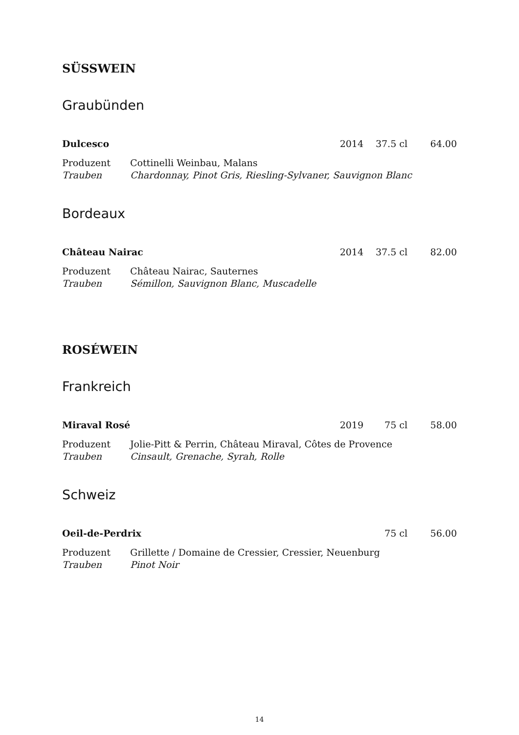SÜSSWEIN
Graubünden
Dulcesco 2014 37.5 cl 64.00
Produzent Cottinelli Weinbau, Malans Trauben Chardonnay, Pinot Gris, Riesling-Sylvaner, Sauvignon Blanc
Bordeaux
Château Nairac 2014 37.5 cl 82.00
Produzent Château Nairac, Sauternes Trauben Sémillon, Sauvignon Blanc, Muscadelle
ROSÉWEIN
Frankreich
Miraval Rosé 2019 75 cl 58.00
Produzent Jolie-Pitt & Perrin, Château Miraval, Côtes de Provence Trauben Cinsault, Grenache, Syrah, Rolle
Schweiz
Oeil-de-Perdrix 75 cl 56.00
Produzent Grillette / Domaine de Cressier, Cressier, Neuenburg Trauben Pinot Noir
14